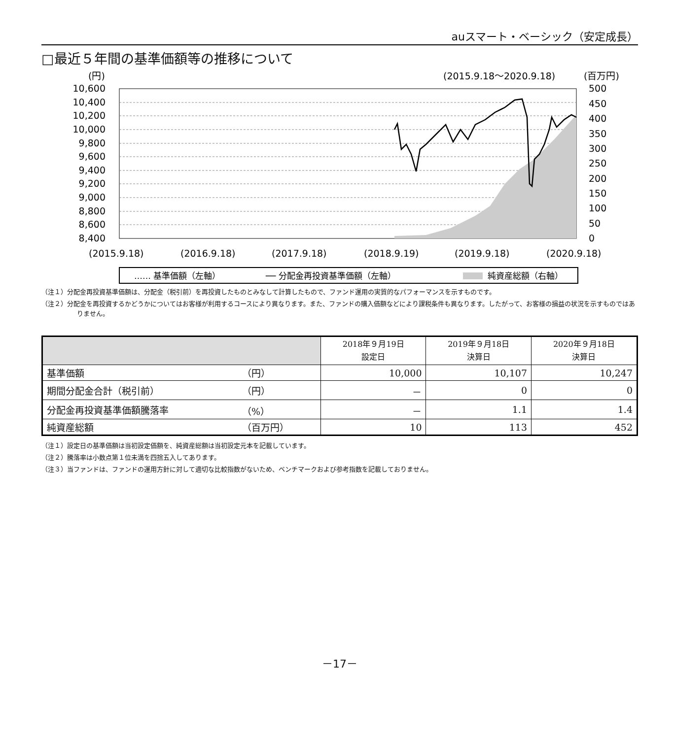auスマート・ベーシック（安定成長）
□最近５年間の基準価額等の推移について
(円)
(2015.9.18〜2020.9.18)
(百万円)
10,600
10,400
10,200
10,000
9,800
9,600
9,400
9,200
9,000
8,800
8,600
8,400
500
450
400
350
300
250
200
150
100
50
0
(2015.9.18)
(2016.9.18)
(2017.9.18)
(2018.9.19)
(2019.9.18)
(2020.9.18)
…… 基準価額（左軸）
── 分配金再投資基準価額（左軸）
純資産総額（右軸）
（注１）分配金再投資基準価額は、分配金（税引前）を再投資したものとみなして計算したもので、ファンド運用の実質的なパフォーマンスを示すものです。
（注２）分配金を再投資するかどうかについてはお客様が利用するコースにより異なります。また、ファンドの購入価額などにより課税条件も異なります。したがって、お客様の損益の状況を示すものではありません。
| | | 2018年９月19日 設定日 | 2019年９月18日 決算日 | 2020年９月18日 決算日 |
| --- | --- | --- | --- | --- |
| 基準価額 | （円） | 10,000 | 10,107 | 10,247 |
| 期間分配金合計（税引前） | （円） | － | 0 | 0 |
| 分配金再投資基準価額騰落率 | （%） | － | 1.1 | 1.4 |
| 純資産総額 | （百万円） | 10 | 113 | 452 |
（注１）設定日の基準価額は当初設定価額を、純資産総額は当初設定元本を記載しています。
（注２）騰落率は小数点第１位未満を四捨五入してあります。
（注３）当ファンドは、ファンドの運用方針に対して適切な比較指数がないため、ベンチマークおよび参考指数を記載しておりません。
－17－